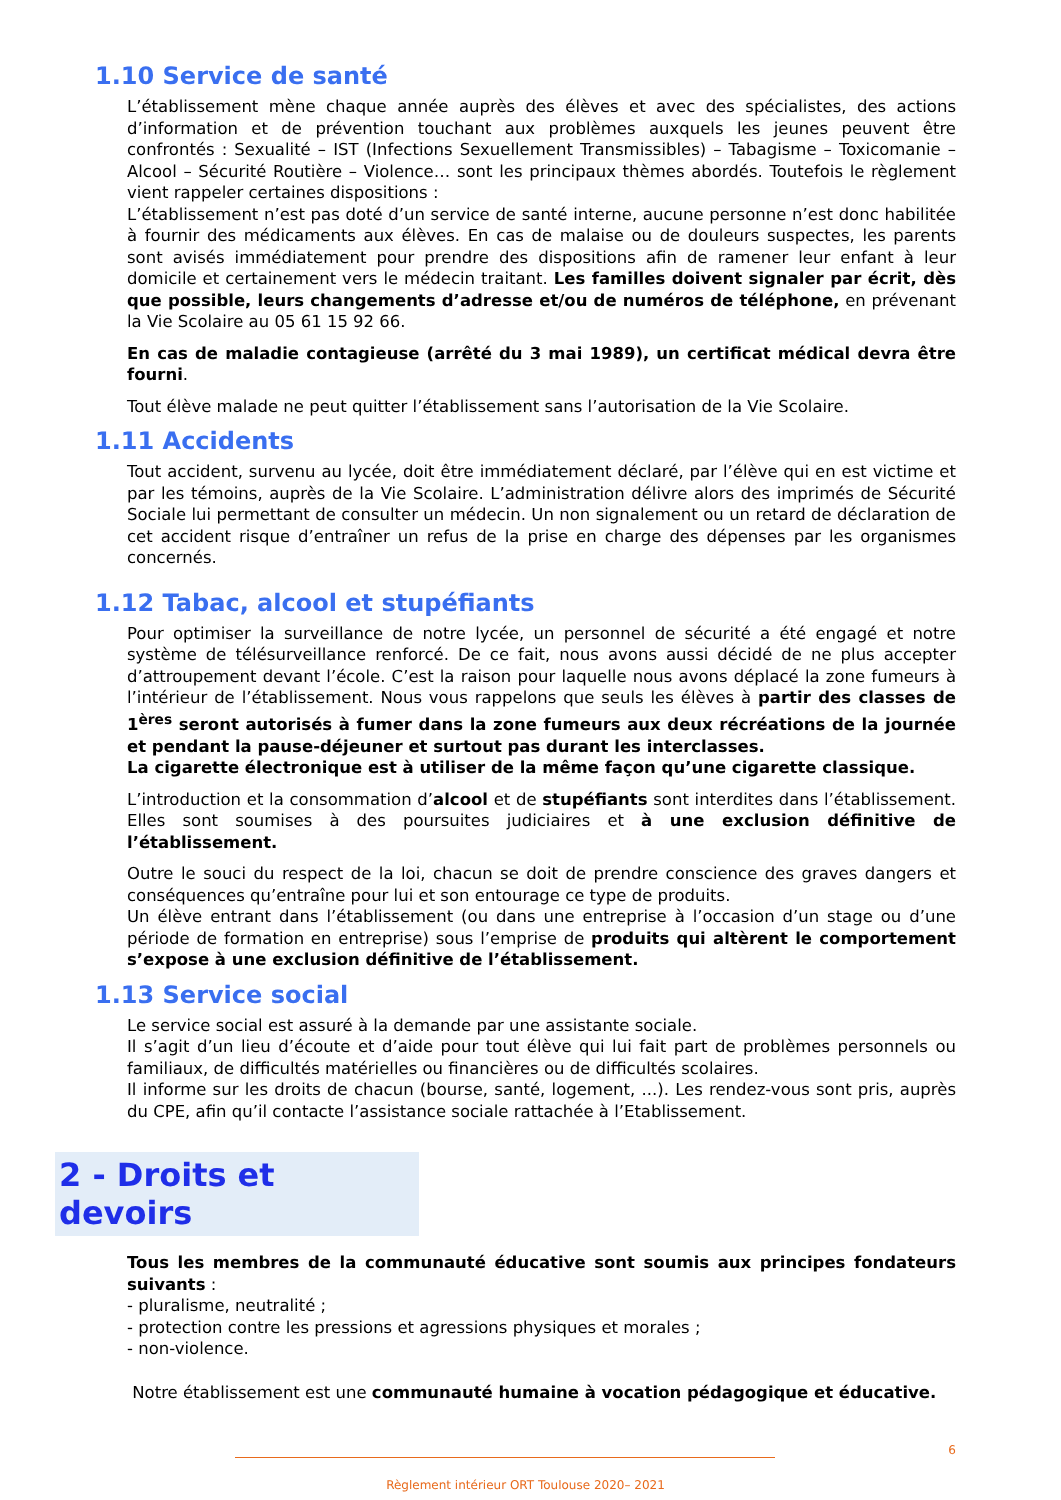1.10 Service de santé
L’établissement mène chaque année auprès des élèves et avec des spécialistes, des actions d’information et de prévention touchant aux problèmes auxquels les jeunes peuvent être confrontés : Sexualité – IST (Infections Sexuellement Transmissibles) – Tabagisme – Toxicomanie – Alcool – Sécurité Routière – Violence… sont les principaux thèmes abordés. Toutefois le règlement vient rappeler certaines dispositions :
L’établissement n’est pas doté d’un service de santé interne, aucune personne n’est donc habilitée à fournir des médicaments aux élèves. En cas de malaise ou de douleurs suspectes, les parents sont avisés immédiatement pour prendre des dispositions afin de ramener leur enfant à leur domicile et certainement vers le médecin traitant. Les familles doivent signaler par écrit, dès que possible, leurs changements d’adresse et/ou de numéros de téléphone, en prévenant la Vie Scolaire au 05 61 15 92 66.
En cas de maladie contagieuse (arrêté du 3 mai 1989), un certificat médical devra être fourni.
Tout élève malade ne peut quitter l’établissement sans l’autorisation de la Vie Scolaire.
1.11 Accidents
Tout accident, survenu au lycée, doit être immédiatement déclaré, par l’élève qui en est victime et par les témoins, auprès de la Vie Scolaire. L’administration délivre alors des imprimés de Sécurité Sociale lui permettant de consulter un médecin. Un non signalement ou un retard de déclaration de cet accident risque d’entraîner un refus de la prise en charge des dépenses par les organismes concernés.
1.12 Tabac, alcool et stupéfiants
Pour optimiser la surveillance de notre lycée, un personnel de sécurité a été engagé et notre système de télésurveillance renforcé. De ce fait, nous avons aussi décidé de ne plus accepter d’attroupement devant l’école. C’est la raison pour laquelle nous avons déplacé la zone fumeurs à l’intérieur de l’établissement. Nous vous rappelons que seuls les élèves à partir des classes de 1<sup>ères</sup> seront autorisés à fumer dans la zone fumeurs aux deux récréations de la journée et pendant la pause-déjeuner et surtout pas durant les interclasses.
La cigarette électronique est à utiliser de la même façon qu’une cigarette classique.
L’introduction et la consommation d’alcool et de stupéfiants sont interdites dans l’établissement. Elles sont soumises à des poursuites judiciaires et à une exclusion définitive de l’établissement.
Outre le souci du respect de la loi, chacun se doit de prendre conscience des graves dangers et conséquences qu’entraîne pour lui et son entourage ce type de produits.
Un élève entrant dans l’établissement (ou dans une entreprise à l’occasion d’un stage ou d’une période de formation en entreprise) sous l’emprise de produits qui altèrent le comportement s’expose à une exclusion définitive de l’établissement.
1.13 Service social
Le service social est assuré à la demande par une assistante sociale.
Il s’agit d’un lieu d’écoute et d’aide pour tout élève qui lui fait part de problèmes personnels ou familiaux, de difficultés matérielles ou financières ou de difficultés scolaires.
Il informe sur les droits de chacun (bourse, santé, logement, ...). Les rendez-vous sont pris, auprès du CPE, afin qu’il contacte l’assistance sociale rattachée à l’Etablissement.
2 - Droits et devoirs
Tous les membres de la communauté éducative sont soumis aux principes fondateurs suivants :
- pluralisme, neutralité ;
- protection contre les pressions et agressions physiques et morales ;
- non-violence.
Notre établissement est une communauté humaine à vocation pédagogique et éducative.
6
Règlement intérieur ORT Toulouse 2020– 2021